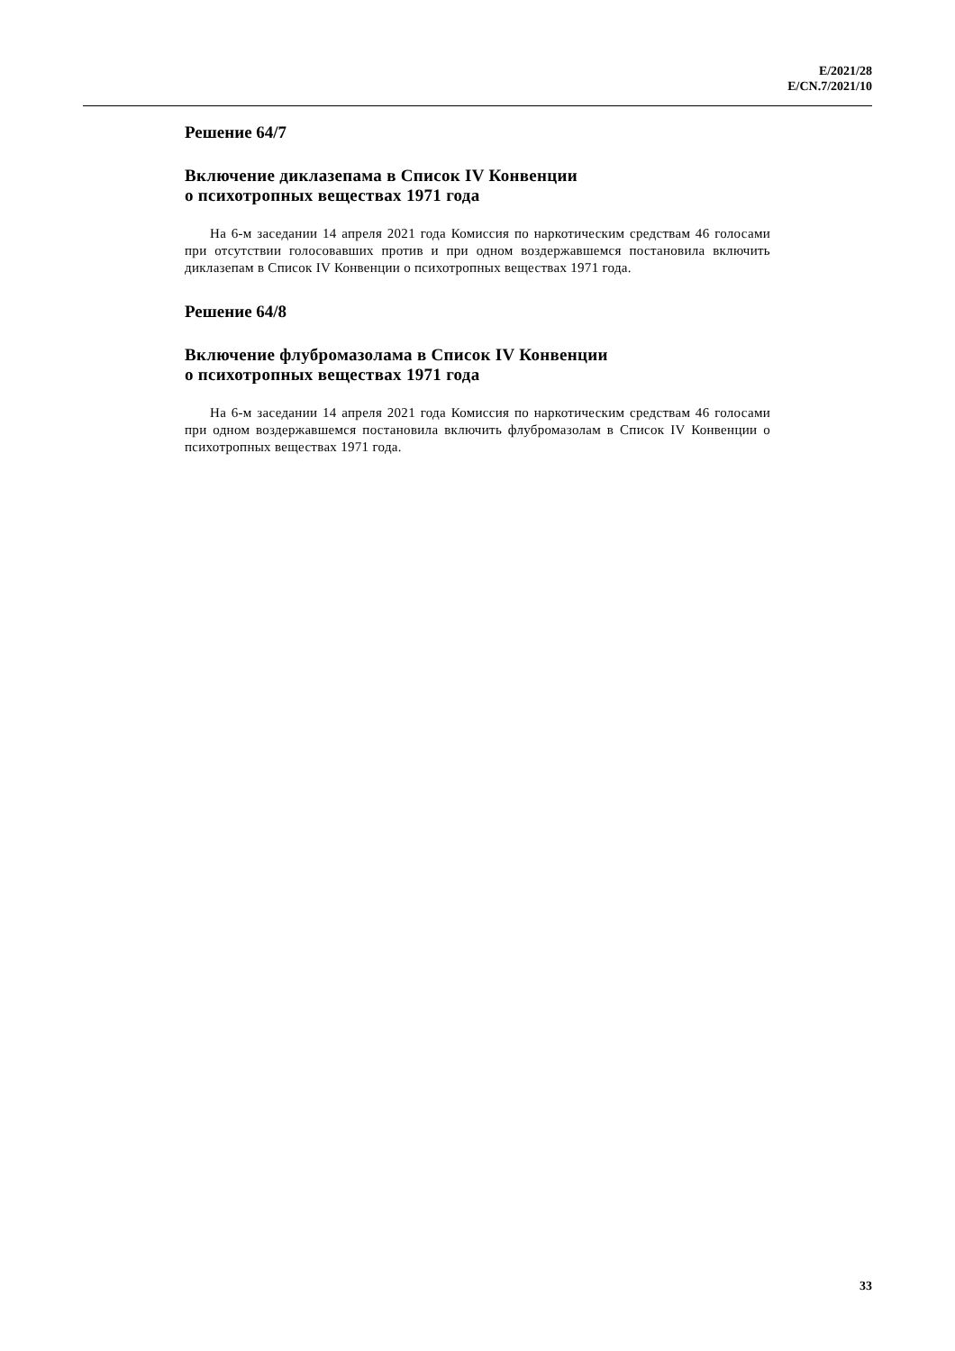E/2021/28
E/CN.7/2021/10
Решение 64/7
Включение диклазепама в Список IV Конвенции
о психотропных веществах 1971 года
На 6-м заседании 14 апреля 2021 года Комиссия по наркотическим средствам 46 голосами при отсутствии голосовавших против и при одном воздержавшемся постановила включить диклазепам в Список IV Конвенции о психотропных веществах 1971 года.
Решение 64/8
Включение флубромазолама в Список IV Конвенции
о психотропных веществах 1971 года
На 6-м заседании 14 апреля 2021 года Комиссия по наркотическим средствам 46 голосами при одном воздержавшемся постановила включить флубромазолам в Список IV Конвенции о психотропных веществах 1971 года.
33